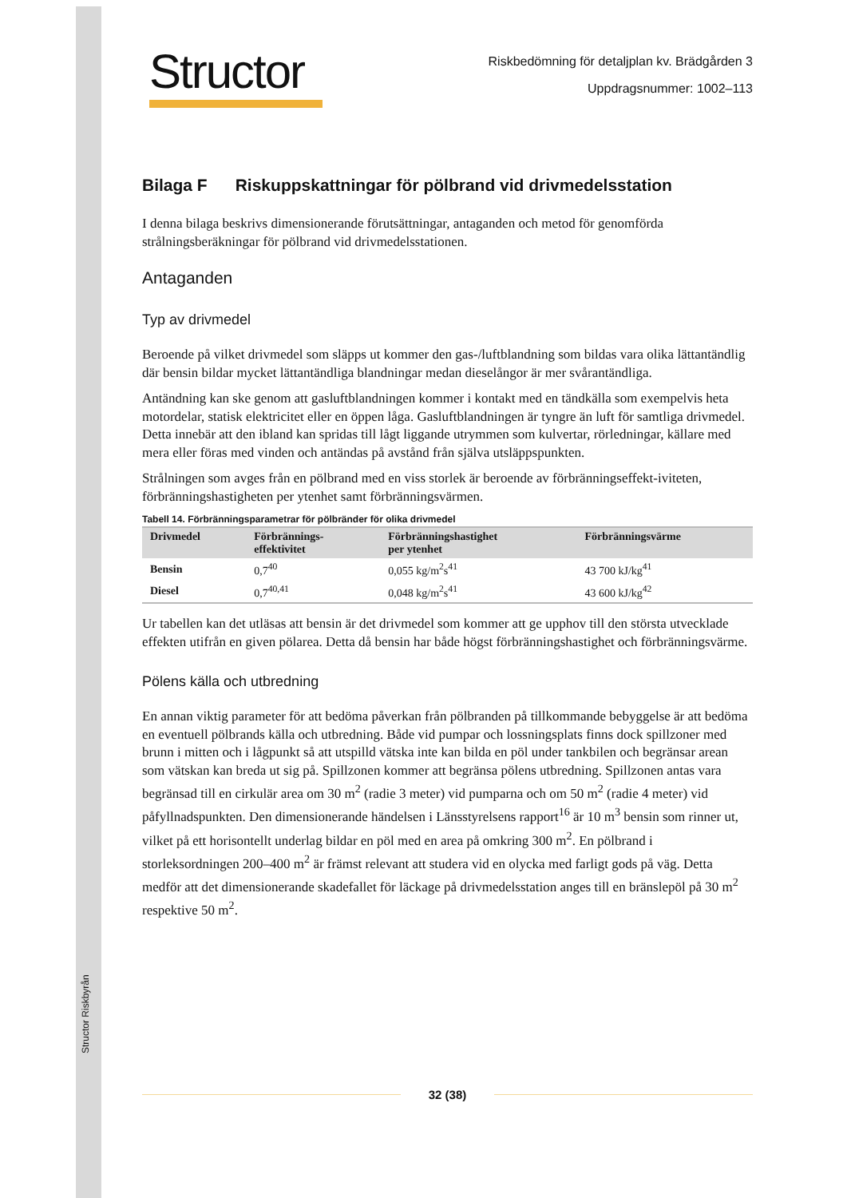Structor Riskbyrån
Structor
Riskbedömning för detaljplan kv. Brädgården 3
Uppdragsnummer: 1002–113
Bilaga F Riskuppskattningar för pölbrand vid drivmedelsstation
I denna bilaga beskrivs dimensionerande förutsättningar, antaganden och metod för genomförda strålningsberäkningar för pölbrand vid drivmedelsstationen.
Antaganden
Typ av drivmedel
Beroende på vilket drivmedel som släpps ut kommer den gas-/luftblandning som bildas vara olika lättantändlig där bensin bildar mycket lättantändliga blandningar medan dieselångor är mer svårantändliga.
Antändning kan ske genom att gasluftblandningen kommer i kontakt med en tändkälla som exempelvis heta motordelar, statisk elektricitet eller en öppen låga. Gasluftblandningen är tyngre än luft för samtliga drivmedel. Detta innebär att den ibland kan spridas till lågt liggande utrymmen som kulvertar, rörledningar, källare med mera eller föras med vinden och antändas på avstånd från själva utsläppspunkten.
Strålningen som avges från en pölbrand med en viss storlek är beroende av förbränningseffekt-iviteten, förbränningshastigheten per ytenhet samt förbränningsvärmen.
Tabell 14. Förbränningsparametrar för pölbränder för olika drivmedel
| Drivmedel | Förbrännings- effektivitet | Förbränningshastighet per ytenhet | Förbränningsvärme |
| --- | --- | --- | --- |
| Bensin | 0,7<sup>40</sup> | 0,055 kg/m<sup>2</sup>s<sup>41</sup> | 43 700 kJ/kg<sup>41</sup> |
| Diesel | 0,7<sup>40,41</sup> | 0,048 kg/m<sup>2</sup>s<sup>41</sup> | 43 600 kJ/kg<sup>42</sup> |
Ur tabellen kan det utläsas att bensin är det drivmedel som kommer att ge upphov till den största utvecklade effekten utifrån en given pölarea. Detta då bensin har både högst förbränningshastighet och förbränningsvärme.
Pölens källa och utbredning
En annan viktig parameter för att bedöma påverkan från pölbranden på tillkommande bebyggelse är att bedöma en eventuell pölbrands källa och utbredning. Både vid pumpar och lossningsplats finns dock spillzoner med brunn i mitten och i lågpunkt så att utspilld vätska inte kan bilda en pöl under tankbilen och begränsar arean som vätskan kan breda ut sig på. Spillzonen kommer att begränsa pölens utbredning. Spillzonen antas vara begränsad till en cirkulär area om 30 m<sup>2</sup> (radie 3 meter) vid pumparna och om 50 m<sup>2</sup> (radie 4 meter) vid påfyllnadspunkten. Den dimensionerande händelsen i Länsstyrelsens rapport<sup>16</sup> är 10 m<sup>3</sup> bensin som rinner ut, vilket på ett horisontellt underlag bildar en pöl med en area på omkring 300 m<sup>2</sup>. En pölbrand i storleksordningen 200–400 m<sup>2</sup> är främst relevant att studera vid en olycka med farligt gods på väg. Detta medför att det dimensionerande skadefallet för läckage på drivmedelsstation anges till en bränslepöl på 30 m<sup>2</sup> respektive 50 m<sup>2</sup>.
32 (38)